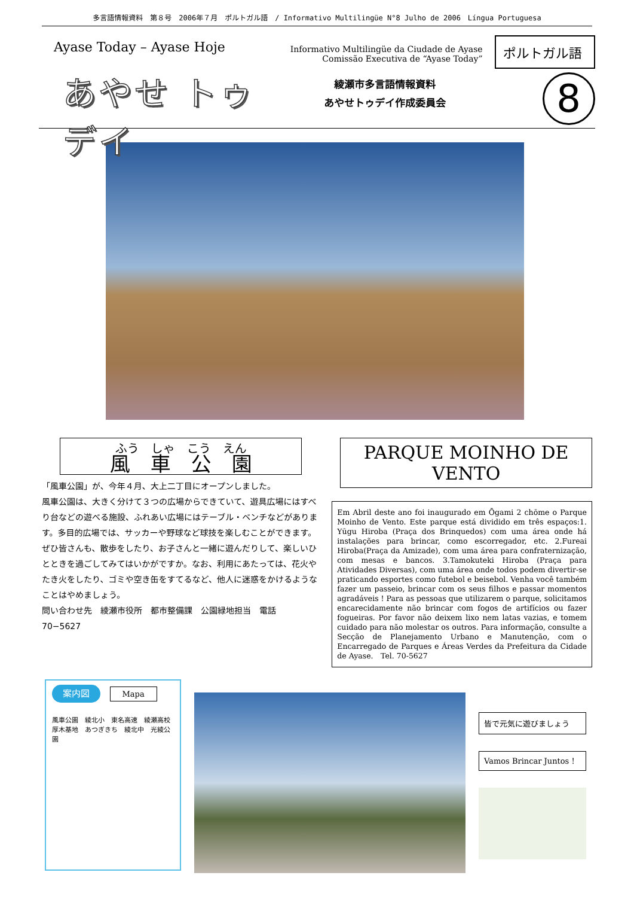多言語情報資料　第８号　2006年７月　ポルトガル語　/ Informativo Multilingüe N°8 Julho de 2006　Língua Portuguesa
Ayase Today – Ayase Hoje
あやせ トゥデイ
Informativo Multilingüe da Ciudade de Ayase
Comissão Executiva de “Ayase Today”
綾瀬市多言語情報資料
あやせトゥデイ作成委員会
ポルトガル語
8
ふう　しゃ　こう　えん
風　車　公　園
「風車公園」が、今年４月、大上二丁目にオープンしました。
風車公園は、大きく分けて３つの広場からできていて、遊具広場にはすべり台などの遊べる施設、ふれあい広場にはテーブル・ベンチなどがあります。多目的広場では、サッカーや野球など球技を楽しむことができます。ぜひ皆さんも、散歩をしたり、お子さんと一緒に遊んだりして、楽しいひとときを過ごしてみてはいかがですか。なお、利用にあたっては、花火やたき火をしたり、ゴミや空き缶をすてるなど、他人に迷惑をかけるようなことはやめましょう。
問い合わせ先　綾瀬市役所　都市整備課　公園緑地担当　電話　70−5627
PARQUE MOINHO DE VENTO
Em Abril deste ano foi inaugurado em Ōgami 2 chōme o Parque Moinho de Vento. Este parque está dividido em três espaços:1. Yūgu Hiroba (Praça dos Brinquedos) com uma área onde há instalações para brincar, como escorregador, etc. 2.Fureai Hiroba(Praça da Amizade), com uma área para confraternização, com mesas e bancos. 3.Tamokuteki Hiroba (Praça para Atividades Diversas), com uma área onde todos podem divertir-se praticando esportes como futebol e beisebol. Venha você também fazer um passeio, brincar com os seus filhos e passar momentos agradáveis ! Para as pessoas que utilizarem o parque, solicitamos encarecidamente não brincar com fogos de artifícios ou fazer fogueiras. Por favor não deixem lixo nem latas vazias, e tomem cuidado para não molestar os outros. Para informação, consulte a Secção de Planejamento Urbano e Manutenção, com o Encarregado de Parques e Áreas Verdes da Prefeitura da Cidade de Ayase.　Tel. 70-5627
案内図 Mapa
風車公園　綾北小　東名高速　綾瀬高校　厚木基地　あつぎきち　綾北中　光綾公園
皆で元気に遊びましょう
Vamos Brincar Juntos !